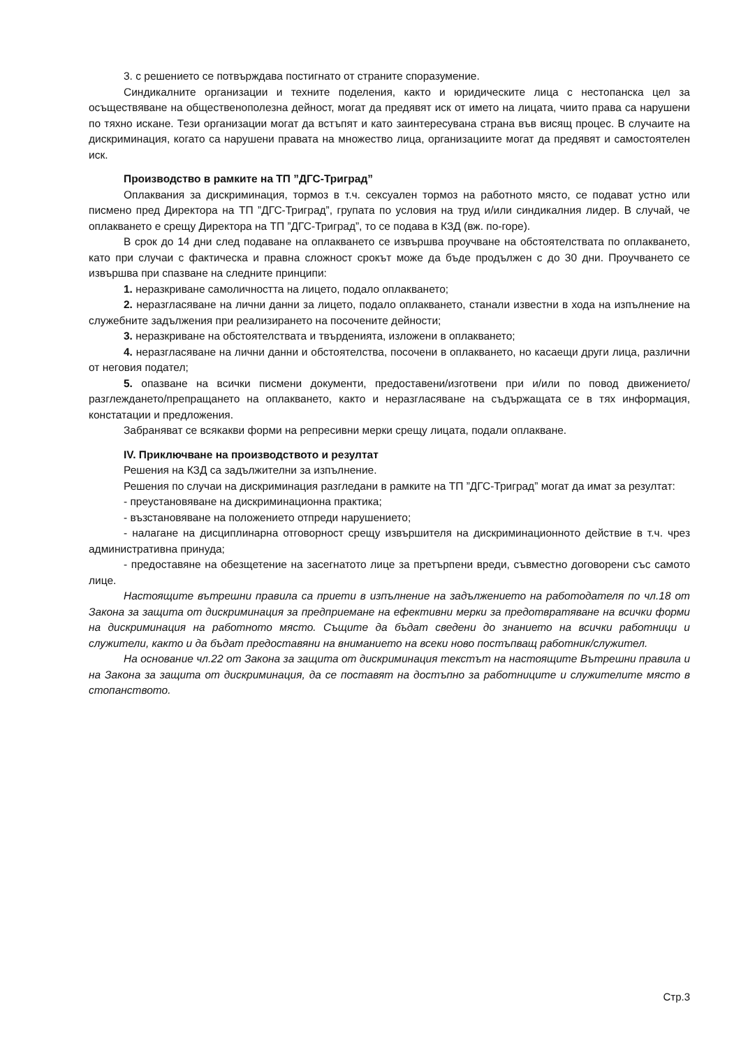3. с решението се потвърждава постигнато от страните споразумение.
Синдикалните организации и техните поделения, както и юридическите лица с нестопанска цел за осъществяване на общественополезна дейност, могат да предявят иск от името на лицата, чиито права са нарушени по тяхно искане. Тези организации могат да встъпят и като заинтересувана страна във висящ процес. В случаите на дискриминация, когато са нарушени правата на множество лица, организациите могат да предявят и самостоятелен иск.
Производство в рамките на ТП ”ДГС-Триград”
Оплаквания за дискриминация, тормоз в т.ч. сексуален тормоз на работното място, се подават устно или писмено пред Директора на ТП ”ДГС-Триград”, групата по условия на труд и/или синдикалния лидер. В случай, че оплакването е срещу Директора на ТП ”ДГС-Триград”, то се подава в КЗД (вж. по-горе).
В срок до 14 дни след подаване на оплакването се извършва проучване на обстоятелствата по оплакването, като при случаи с фактическа и правна сложност срокът може да бъде продължен с до 30 дни. Проучването се извършва при спазване на следните принципи:
1. неразкриване самоличността на лицето, подало оплакването;
2. неразгласяване на лични данни за лицето, подало оплакването, станали известни в хода на изпълнение на служебните задължения при реализирането на посочените дейности;
3. неразкриване на обстоятелствата и твърденията, изложени в оплакването;
4. неразгласяване на лични данни и обстоятелства, посочени в оплакването, но касаещи други лица, различни от неговия подател;
5. опазване на всички писмени документи, предоставени/изготвени при и/или по повод движението/разглеждането/препращането на оплакването, както и неразгласяване на съдържащата се в тях информация, констатации и предложения.
Забраняват се всякакви форми на репресивни мерки срещу лицата, подали оплакване.
IV. Приключване на производството и резултат
Решения на КЗД са задължителни за изпълнение.
Решения по случаи на дискриминация разгледани в рамките на ТП ”ДГС-Триград” могат да имат за резултат:
- преустановяване на дискриминационна практика;
- възстановяване на положението отпреди нарушението;
- налагане на дисциплинарна отговорност срещу извършителя на дискриминационното действие в т.ч. чрез административна принуда;
- предоставяне на обезщетение на засегнатото лице за претърпени вреди, съвместно договорени със самото лице.
Настоящите вътрешни правила са приети в изпълнение на задължението на работодателя по чл.18 от Закона за защита от дискриминация за предприемане на ефективни мерки за предотвратяване на всички форми на дискриминация на работното място. Същите да бъдат сведени до знанието на всички работници и служители, както и да бъдат предоставяни на вниманието на всеки ново постъпващ работник/служител.
На основание чл.22 от Закона за защита от дискриминация текстът на настоящите Вътрешни правила и на Закона за защита от дискриминация, да се поставят на достъпно за работниците и служителите място в стопанството.
Стр.3